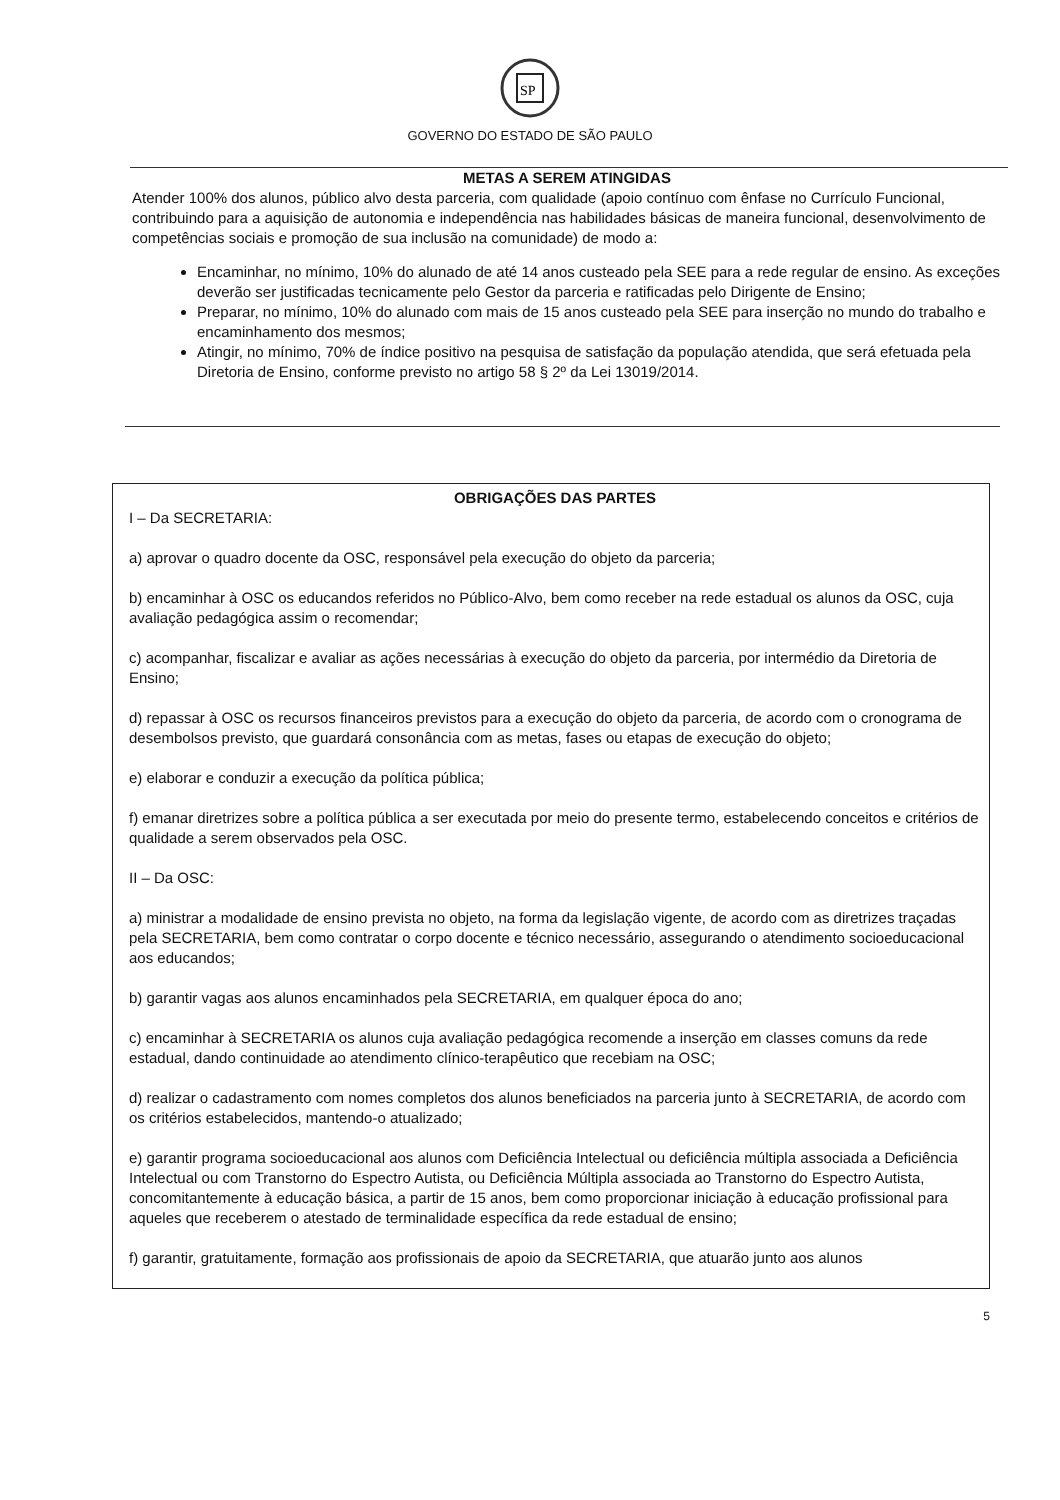SP
GOVERNO DO ESTADO DE SÃO PAULO
METAS A SEREM ATINGIDAS
Atender 100% dos alunos, público alvo desta parceria, com qualidade (apoio contínuo com ênfase no Currículo Funcional, contribuindo para a aquisição de autonomia e independência nas habilidades básicas de maneira funcional, desenvolvimento de competências sociais e promoção de sua inclusão na comunidade) de modo a:
Encaminhar, no mínimo, 10% do alunado de até 14 anos custeado pela SEE para a rede regular de ensino. As exceções deverão ser justificadas tecnicamente pelo Gestor da parceria e ratificadas pelo Dirigente de Ensino;
Preparar, no mínimo, 10% do alunado com mais de 15 anos custeado pela SEE para inserção no mundo do trabalho e encaminhamento dos mesmos;
Atingir, no mínimo, 70% de índice positivo na pesquisa de satisfação da população atendida, que será efetuada pela Diretoria de Ensino, conforme previsto no artigo 58 § 2º da Lei 13019/2014.
OBRIGAÇÕES DAS PARTES
I – Da SECRETARIA:
a) aprovar o quadro docente da OSC, responsável pela execução do objeto da parceria;
b) encaminhar à OSC os educandos referidos no Público-Alvo, bem como receber na rede estadual os alunos da OSC, cuja avaliação pedagógica assim o recomendar;
c) acompanhar, fiscalizar e avaliar as ações necessárias à execução do objeto da parceria, por intermédio da Diretoria de Ensino;
d) repassar à OSC os recursos financeiros previstos para a execução do objeto da parceria, de acordo com o cronograma de desembolsos previsto, que guardará consonância com as metas, fases ou etapas de execução do objeto;
e) elaborar e conduzir a execução da política pública;
f) emanar diretrizes sobre a política pública a ser executada por meio do presente termo, estabelecendo conceitos e critérios de qualidade a serem observados pela OSC.
II – Da OSC:
a) ministrar a modalidade de ensino prevista no objeto, na forma da legislação vigente, de acordo com as diretrizes traçadas pela SECRETARIA, bem como contratar o corpo docente e técnico necessário, assegurando o atendimento socioeducacional aos educandos;
b) garantir vagas aos alunos encaminhados pela SECRETARIA, em qualquer época do ano;
c) encaminhar à SECRETARIA os alunos cuja avaliação pedagógica recomende a inserção em classes comuns da rede estadual, dando continuidade ao atendimento clínico-terapêutico que recebiam na OSC;
d) realizar o cadastramento com nomes completos dos alunos beneficiados na parceria junto à SECRETARIA, de acordo com os critérios estabelecidos, mantendo-o atualizado;
e) garantir programa socioeducacional aos alunos com Deficiência Intelectual ou deficiência múltipla associada a Deficiência Intelectual ou com Transtorno do Espectro Autista, ou Deficiência Múltipla associada ao Transtorno do Espectro Autista, concomitantemente à educação básica, a partir de 15 anos, bem como proporcionar iniciação à educação profissional para aqueles que receberem o atestado de terminalidade específica da rede estadual de ensino;
f) garantir, gratuitamente, formação aos profissionais de apoio da SECRETARIA, que atuarão junto aos alunos
5